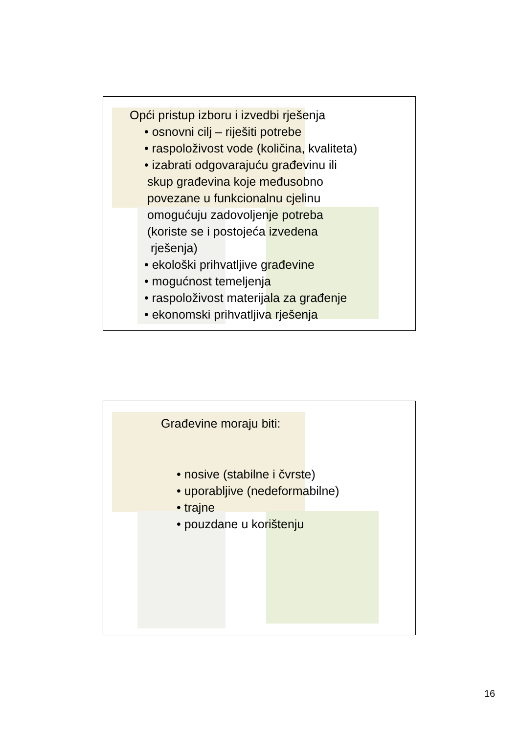Opći pristup izboru i izvedbi rješenja
• osnovni cilj – riješiti potrebe
• raspoloživost vode (količina, kvaliteta)
• izabrati odgovarajuću građevinu ili
skup građevina koje međusobno
povezane u funkcionalnu cjelinu
omogućuju zadovoljenje potreba
(koriste se i postojeća izvedena
rješenja)
• ekološki prihvatljive građevine
• mogućnost temeljenja
• raspoloživost materijala za građenje
• ekonomski prihvatljiva rješenja
Građevine moraju biti:
• nosive (stabilne i čvrste)
• uporabljive (nedeformabilne)
• trajne
• pouzdane u korištenju
16